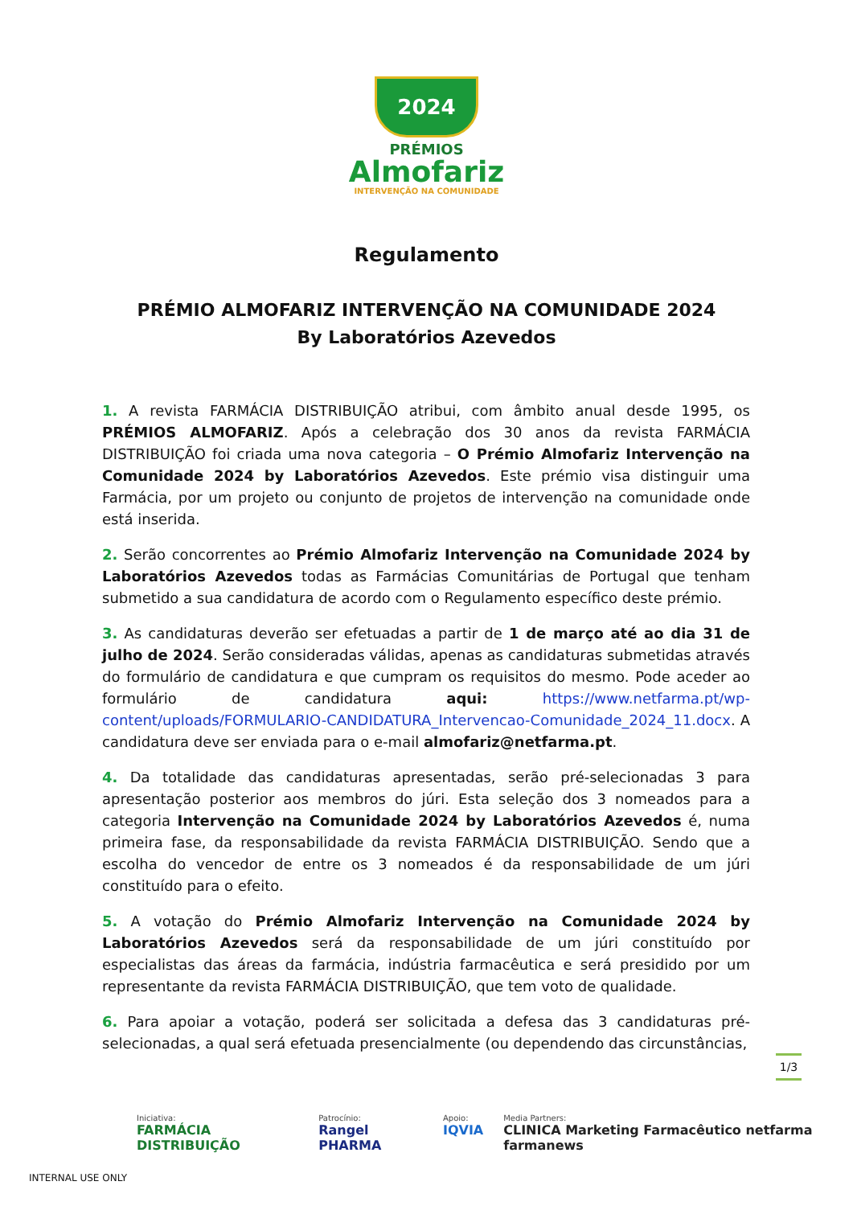2024
PRÉMIOS
Almofariz
INTERVENÇÃO NA COMUNIDADE
Regulamento
PRÉMIO ALMOFARIZ INTERVENÇÃO NA COMUNIDADE 2024
By Laboratórios Azevedos
1. A revista FARMÁCIA DISTRIBUIÇÃO atribui, com âmbito anual desde 1995, os PRÉMIOS ALMOFARIZ. Após a celebração dos 30 anos da revista FARMÁCIA DISTRIBUIÇÃO foi criada uma nova categoria – O Prémio Almofariz Intervenção na Comunidade 2024 by Laboratórios Azevedos. Este prémio visa distinguir uma Farmácia, por um projeto ou conjunto de projetos de intervenção na comunidade onde está inserida.
2. Serão concorrentes ao Prémio Almofariz Intervenção na Comunidade 2024 by Laboratórios Azevedos todas as Farmácias Comunitárias de Portugal que tenham submetido a sua candidatura de acordo com o Regulamento específico deste prémio.
3. As candidaturas deverão ser efetuadas a partir de 1 de março até ao dia 31 de julho de 2024. Serão consideradas válidas, apenas as candidaturas submetidas através do formulário de candidatura e que cumpram os requisitos do mesmo. Pode aceder ao formulário de candidatura aqui: https://www.netfarma.pt/wp-content/uploads/FORMULARIO-CANDIDATURA_Intervencao-Comunidade_2024_11.docx. A candidatura deve ser enviada para o e-mail almofariz@netfarma.pt.
4. Da totalidade das candidaturas apresentadas, serão pré-selecionadas 3 para apresentação posterior aos membros do júri. Esta seleção dos 3 nomeados para a categoria Intervenção na Comunidade 2024 by Laboratórios Azevedos é, numa primeira fase, da responsabilidade da revista FARMÁCIA DISTRIBUIÇÃO. Sendo que a escolha do vencedor de entre os 3 nomeados é da responsabilidade de um júri constituído para o efeito.
5. A votação do Prémio Almofariz Intervenção na Comunidade 2024 by Laboratórios Azevedos será da responsabilidade de um júri constituído por especialistas das áreas da farmácia, indústria farmacêutica e será presidido por um representante da revista FARMÁCIA DISTRIBUIÇÃO, que tem voto de qualidade.
6. Para apoiar a votação, poderá ser solicitada a defesa das 3 candidaturas pré-selecionadas, a qual será efetuada presencialmente (ou dependendo das circunstâncias,
1/3
Iniciativa:
FARMÁCIA DISTRIBUIÇÃO
Patrocínio:
Rangel PHARMA
Apoio:
IQVIA
Media Partners:
CLINICA Marketing Farmacêutico netfarma farmanews
INTERNAL USE ONLY